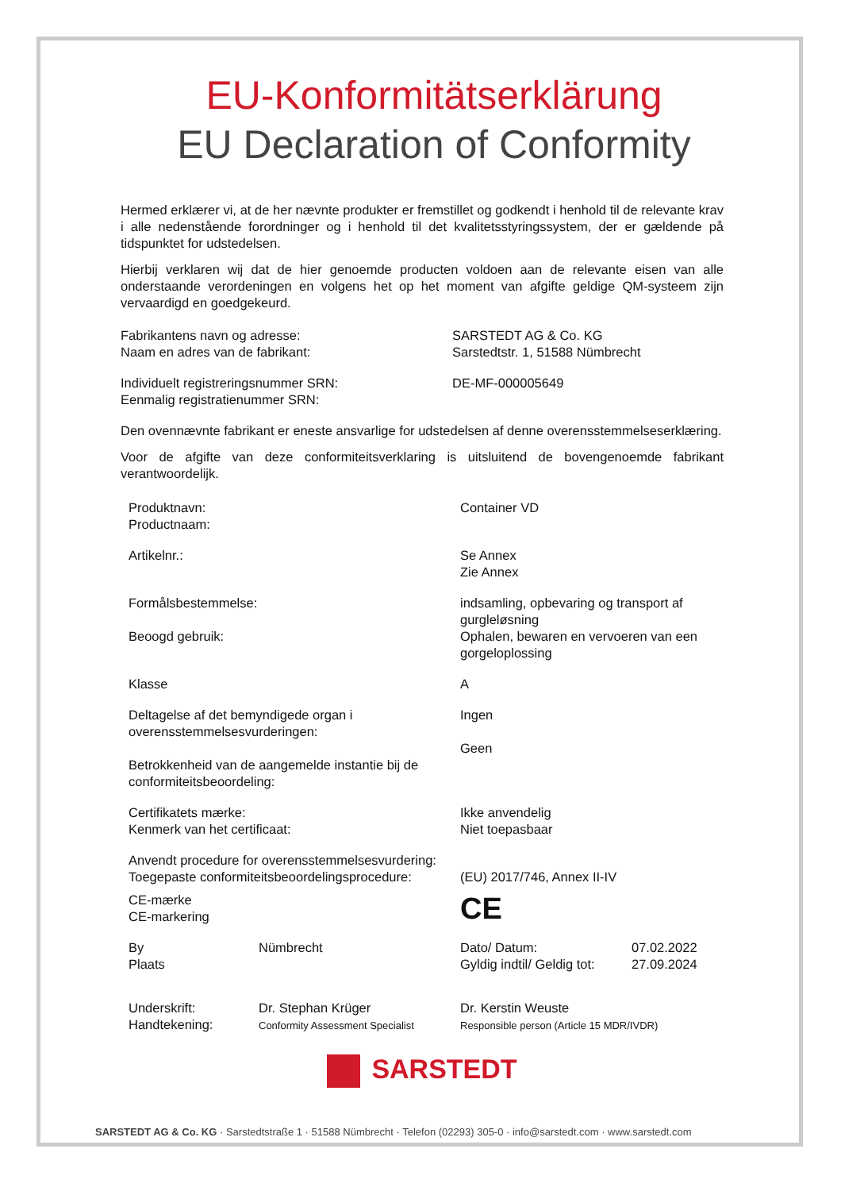EU-Konformitätserklärung
EU Declaration of Conformity
Hermed erklærer vi, at de her nævnte produkter er fremstillet og godkendt i henhold til de relevante krav i alle nedenstående forordninger og i henhold til det kvalitetsstyringssystem, der er gældende på tidspunktet for udstedelsen.
Hierbij verklaren wij dat de hier genoemde producten voldoen aan de relevante eisen van alle onderstaande verordeningen en volgens het op het moment van afgifte geldige QM-systeem zijn vervaardigd en goedgekeurd.
Fabrikantens navn og adresse:
Naam en adres van de fabrikant:
SARSTEDT AG & Co. KG
Sarstedtstr. 1, 51588 Nümbrecht
Individuelt registreringsnummer SRN:
Eenmalig registratienummer SRN:
DE-MF-000005649
Den ovennævnte fabrikant er eneste ansvarlige for udstedelsen af denne overensstemmelseserklæring.
Voor de afgifte van deze conformiteitsverklaring is uitsluitend de bovengenoemde fabrikant verantwoordelijk.
Produktnavn:
Productnaam:
Container VD
Artikelnr.: Se Annex
Zie Annex
Formålsbestemmelse: indsamling, opbevaring og transport af gurgleløsning
Beoogd gebruik: Ophalen, bewaren en vervoeren van een gorgeloplossing
Klasse A
Deltagelse af det bemyndigede organ i overensstemmelsesvurderingen:
Betrokkenheid van de aangemelde instantie bij de conformiteitsbeoordeling:
Ingen
Geen
Certifikatets mærke:
Kenmerk van het certificaat:
Ikke anvendelig
Niet toepasbaar
Anvendt procedure for overensstemmelsesvurdering:
Toegepaste conformiteitsbeoordelingsprocedure:
(EU) 2017/746, Annex II-IV
CE-mærke
CE-markering
CE
By
Plaats
Nümbrecht
Dato/ Datum:
Gyldig indtil/ Geldig tot:
07.02.2022
27.09.2024
Underskrift:
Handtekening:
Dr. Stephan Krüger
Conformity Assessment Specialist
Dr. Kerstin Weuste
Responsible person (Article 15 MDR/IVDR)
SARSTEDT
SARSTEDT AG & Co. KG · Sarstedtstraße 1 · 51588 Nümbrecht · Telefon (02293) 305-0 · info@sarstedt.com · www.sarstedt.com